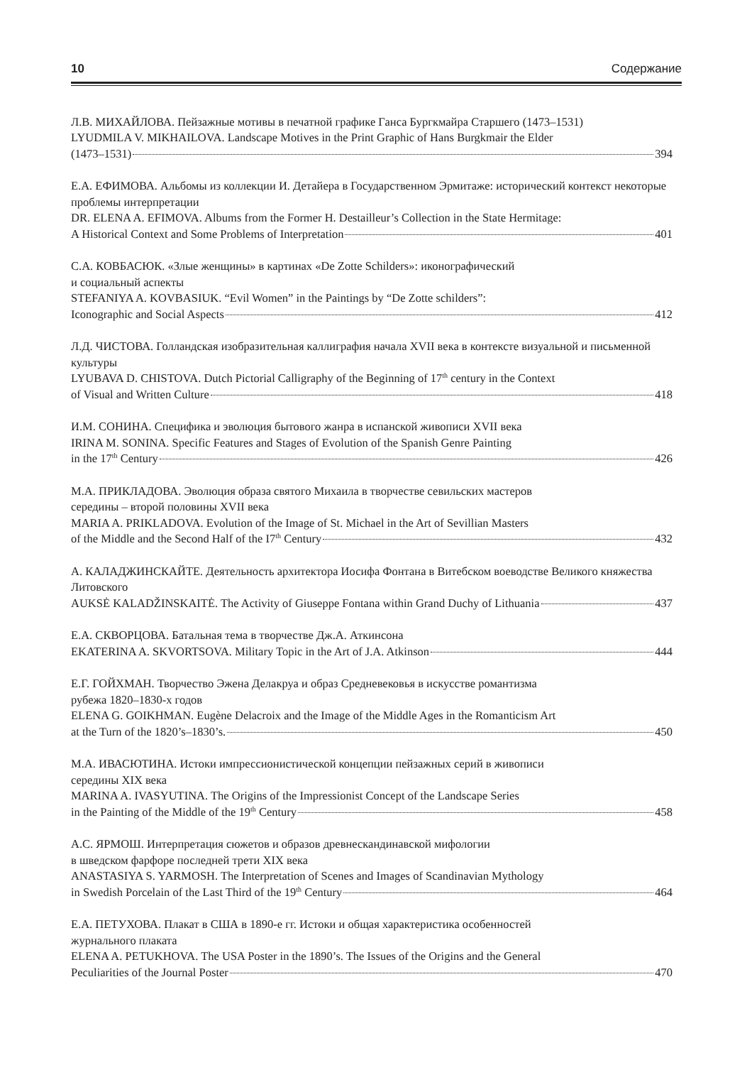10 Содержание
Л.В. МИХАЙЛОВА. Пейзажные мотивы в печатной графике Ганса Бургкмайра Старшего (1473–1531)
LYUDMILA V. MIKHAILOVA. Landscape Motives in the Print Graphic of Hans Burgkmair the Elder
(1473–1531) 394
Е.А. ЕФИМОВА. Альбомы из коллекции И. Детайера в Государственном Эрмитаже: исторический контекст некоторые проблемы интерпретации
DR. ELENA A. EFIMOVA. Albums from the Former H. Destailleur’s Collection in the State Hermitage:
A Historical Context and Some Problems of Interpretation 401
С.А. КОВБАСЮК. «Злые женщины» в картинах «De Zotte Schilders»: иконографический
и социальный аспекты
STEFANIYA A. KOVBASIUK. “Evil Women” in the Paintings by “De Zotte schilders”:
Iconographic and Social Aspects 412
Л.Д. ЧИСТОВА. Голландская изобразительная каллиграфия начала XVII века в контексте визуальной и письменной культуры
LYUBAVA D. CHISTOVA. Dutch Pictorial Calligraphy of the Beginning of 17<sup>th</sup> century in the Context
of Visual and Written Culture 418
И.М. СОНИНА. Специфика и эволюция бытового жанра в испанской живописи XVII века
IRINA M. SONINA. Specific Features and Stages of Evolution of the Spanish Genre Painting
in the 17<sup>th</sup> Century 426
М.А. ПРИКЛАДОВА. Эволюция образа святого Михаила в творчестве севильских мастеров
середины – второй половины XVII века
MARIA A. PRIKLADOVA. Evolution of the Image of St. Michael in the Art of Sevillian Masters
of the Middle and the Second Half of the I7<sup>th</sup> Century 432
А. КАЛАДЖИНСКАЙТЕ. Деятельность архитектора Иосифа Фонтана в Витебском воеводстве Великого княжества Литовского
AUKSĖ KALADŽINSKAITĖ. The Activity of Giuseppe Fontana within Grand Duchy of Lithuania 437
Е.А. СКВОРЦОВА. Батальная тема в творчестве Дж.А. Аткинсона
EKATERINA A. SKVORTSOVA. Military Topic in the Art of J.A. Atkinson 444
Е.Г. ГОЙХМАН. Творчество Эжена Делакруа и образ Средневековья в искусстве романтизма
рубежа 1820–1830-х годов
ELENA G. GOIKHMAN. Eugène Delacroix and the Image of the Middle Ages in the Romanticism Art
at the Turn of the 1820’s–1830’s. 450
М.А. ИВАСЮТИНА. Истоки импрессионистической концепции пейзажных серий в живописи
середины XIX века
MARINA A. IVASYUTINA. The Origins of the Impressionist Concept of the Landscape Series
in the Painting of the Middle of the 19<sup>th</sup> Century 458
А.С. ЯРМОШ. Интерпретация сюжетов и образов древнескандинавской мифологии
в шведском фарфоре последней трети XIX века
ANASTASIYA S. YARMOSH. The Interpretation of Scenes and Images of Scandinavian Mythology
in Swedish Porcelain of the Last Third of the 19<sup>th</sup> Century 464
Е.А. ПЕТУХОВА. Плакат в США в 1890-е гг. Истоки и общая характеристика особенностей
журнального плаката
ELENA A. PETUKHOVA. The USA Poster in the 1890’s. The Issues of the Origins and the General
Peculiarities of the Journal Poster 470